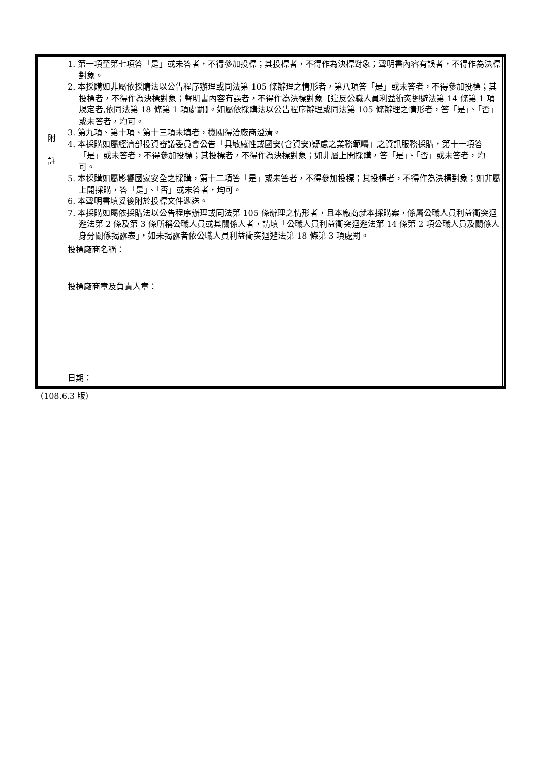| 附 註 | 1. 第一項至第七項答「是」或未答者，不得參加投標；其投標者，不得作為決標對象；聲明書內容有誤者，不得作為決標對象。 2. 本採購如非屬依採購法以公告程序辦理或同法第 105 條辦理之情形者，第八項答「是」或未答者，不得參加投標；其投標者，不得作為決標對象；聲明書內容有誤者，不得作為決標對象【違反公職人員利益衝突迴避法第 14 條第 1 項規定者,依同法第 18 條第 1 項處罰】。如屬依採購法以公告程序辦理或同法第 105 條辦理之情形者，答「是」、「否」或未答者，均可。 3. 第九項、第十項、第十三項未填者，機關得洽廠商澄清。 4. 本採購如屬經濟部投資審議委員會公告「具敏感性或國安(含資安)疑慮之業務範疇」之資訊服務採購，第十一項答「是」或未答者，不得參加投標；其投標者，不得作為決標對象；如非屬上開採購，答「是」、「否」或未答者，均可。 5. 本採購如屬影響國家安全之採購，第十二項答「是」或未答者，不得參加投標；其投標者，不得作為決標對象；如非屬上開採購，答「是」、「否」或未答者，均可。 6. 本聲明書填妥後附於投標文件遞送。 7. 本採購如屬依採購法以公告程序辦理或同法第 105 條辦理之情形者，且本廠商就本採購案，係屬公職人員利益衝突迴避法第 2 條及第 3 條所稱公職人員或其關係人者，請填「公職人員利益衝突迴避法第 14 條第 2 項公職人員及關係人身分關係揭露表」，如未揭露者依公職人員利益衝突迴避法第 18 條第 3 項處罰。 |
| | 投標廠商名稱： |
| | 投標廠商章及負責人章： 日期： |
（108.6.3 版）